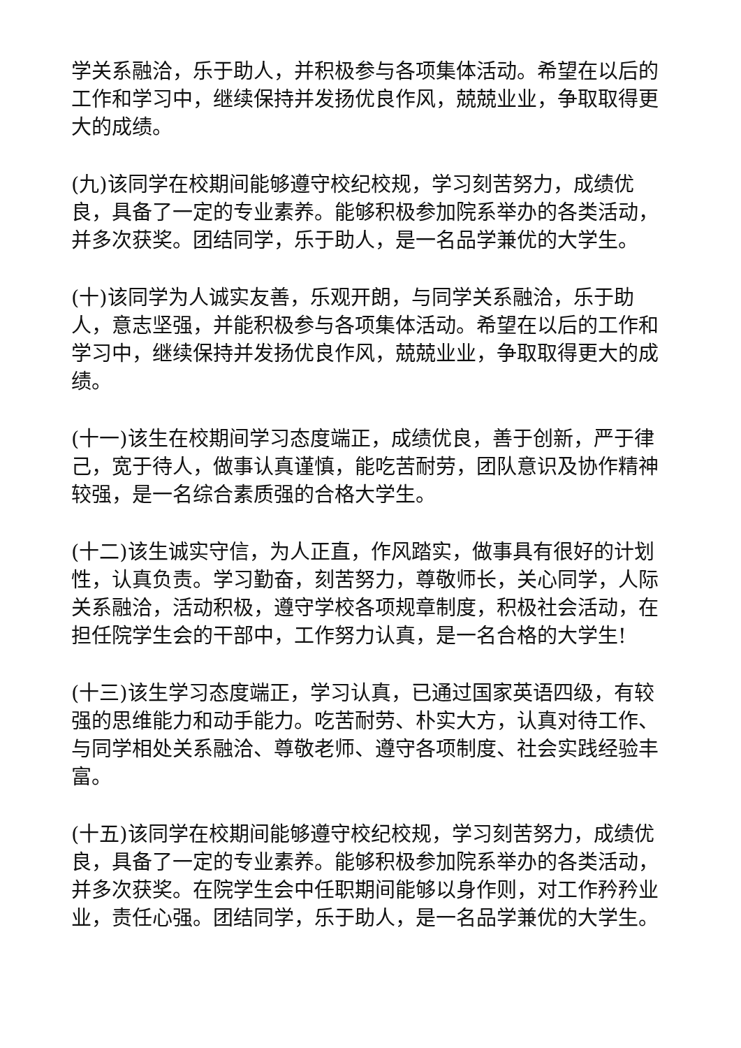学关系融洽，乐于助人，并积极参与各项集体活动。希望在以后的工作和学习中，继续保持并发扬优良作风，兢兢业业，争取取得更大的成绩。
(九)该同学在校期间能够遵守校纪校规，学习刻苦努力，成绩优良，具备了一定的专业素养。能够积极参加院系举办的各类活动，并多次获奖。团结同学，乐于助人，是一名品学兼优的大学生。
(十)该同学为人诚实友善，乐观开朗，与同学关系融洽，乐于助人，意志坚强，并能积极参与各项集体活动。希望在以后的工作和学习中，继续保持并发扬优良作风，兢兢业业，争取取得更大的成绩。
(十一)该生在校期间学习态度端正，成绩优良，善于创新，严于律己，宽于待人，做事认真谨慎，能吃苦耐劳，团队意识及协作精神较强，是一名综合素质强的合格大学生。
(十二)该生诚实守信，为人正直，作风踏实，做事具有很好的计划性，认真负责。学习勤奋，刻苦努力，尊敬师长，关心同学，人际关系融洽，活动积极，遵守学校各项规章制度，积极社会活动，在担任院学生会的干部中，工作努力认真，是一名合格的大学生!
(十三)该生学习态度端正，学习认真，已通过国家英语四级，有较强的思维能力和动手能力。吃苦耐劳、朴实大方，认真对待工作、与同学相处关系融洽、尊敬老师、遵守各项制度、社会实践经验丰富。
(十五)该同学在校期间能够遵守校纪校规，学习刻苦努力，成绩优良，具备了一定的专业素养。能够积极参加院系举办的各类活动，并多次获奖。在院学生会中任职期间能够以身作则，对工作矜矜业业，责任心强。团结同学，乐于助人，是一名品学兼优的大学生。